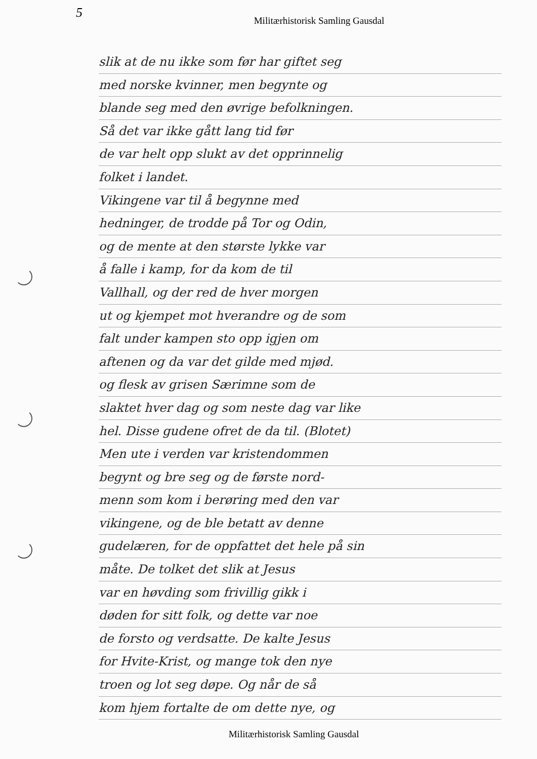5
Militærhistorisk Samling Gausdal
slik at de nu ikke som før har giftet seg
med norske kvinner, men begynte og
blande seg med den øvrige befolkningen.
Så det var ikke gått lang tid før
de var helt opp slukt av det opprinnelig
folket i landet.
Vikingene var til å begynne med
hedninger, de trodde på Tor og Odin,
og de mente at den største lykke var
å falle i kamp, for da kom de til
Vallhall, og der red de hver morgen
ut og kjempet mot hverandre og de som
falt under kampen sto opp igjen om
aftenen og da var det gilde med mjød.
og flesk av grisen Særimne som de
slaktet hver dag og som neste dag var like
hel. Disse gudene ofret de da til. (Blotet)
Men ute i verden var kristendommen
begynt og bre seg og de første nord-
menn som kom i berøring med den var
vikingene, og de ble betatt av denne
gudelæren, for de oppfattet det hele på sin
måte. De tolket det slik at Jesus
var en høvding som frivillig gikk i
døden for sitt folk, og dette var noe
de forsto og verdsatte. De kalte Jesus
for Hvite-Krist, og mange tok den nye
troen og lot seg døpe. Og når de så
kom hjem fortalte de om dette nye, og
Militærhistorisk Samling Gausdal